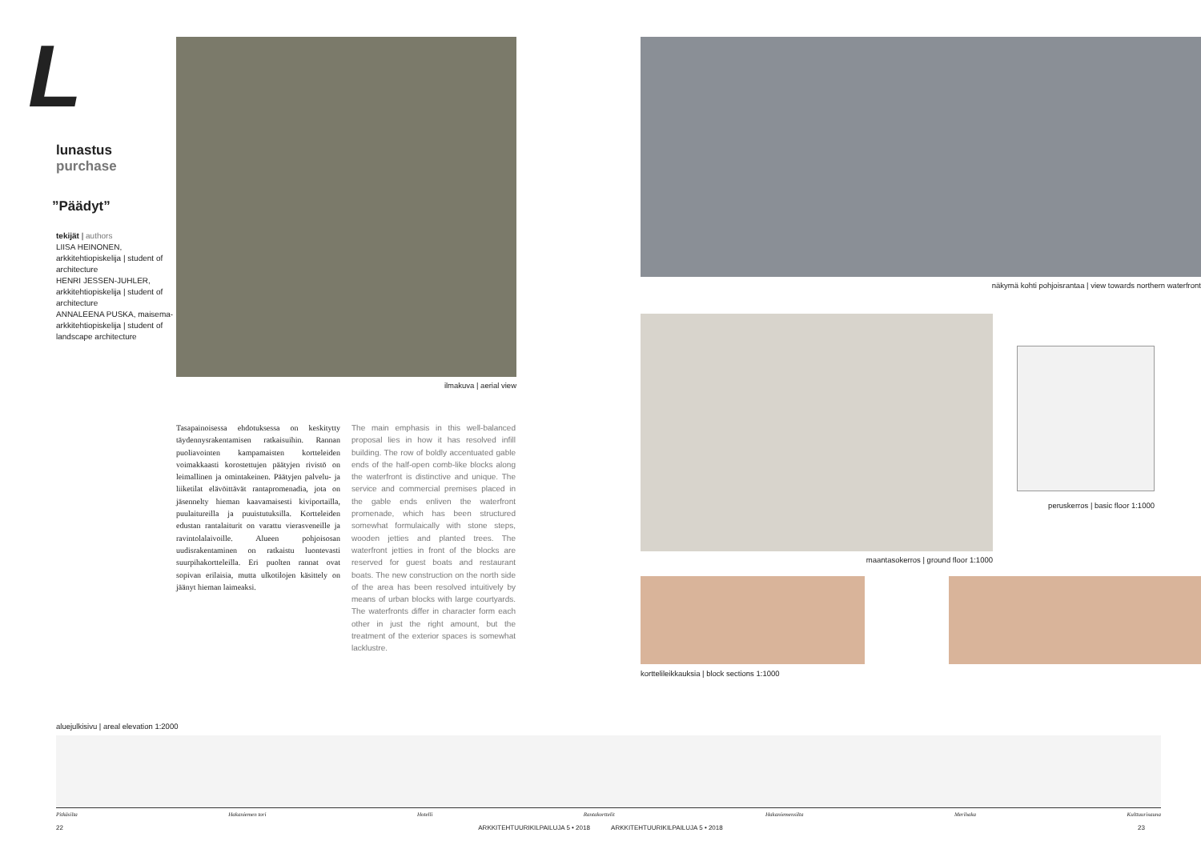L
lunastus
purchase
”Päädyt”
tekijät | authors
LIISA HEINONEN, arkkitehtiopiskelija | student of architecture
HENRI JESSEN-JUHLER, arkkitehtiopiskelija | student of architecture
ANNALEENA PUSKA, maisema-arkkitehtiopiskelija | student of landscape architecture
ilmakuva | aerial view
Tasapainoisessa ehdotuksessa on keskitytty täydennysrakentamisen ratkaisuihin. Rannan puoliavointen kampamaisten kortteleiden voimakkaasti korostettujen päätyjen rivistö on leimallinen ja omintakeinen. Päätyjen palvelu- ja liiketilat elävöittävät rantapromenadia, jota on jäsennelty hieman kaavamaisesti kiviportailla, puulaitureilla ja puuistutuksilla. Kortteleiden edustan rantalaiturit on varattu vierasveneille ja ravintolalaivoille. Alueen pohjoisosan uudisrakentaminen on ratkaistu luontevasti suurpihakortteleilla. Eri puolten rannat ovat sopivan erilaisia, mutta ulkotilojen käsittely on jäänyt hieman laimeaksi.
The main emphasis in this well-balanced proposal lies in how it has resolved infill building. The row of boldly accentuated gable ends of the half-open comb-like blocks along the waterfront is distinctive and unique. The service and commercial premises placed in the gable ends enliven the waterfront promenade, which has been structured somewhat formulaically with stone steps, wooden jetties and planted trees. The waterfront jetties in front of the blocks are reserved for guest boats and restaurant boats. The new construction on the north side of the area has been resolved intuitively by means of urban blocks with large courtyards. The waterfronts differ in character form each other in just the right amount, but the treatment of the exterior spaces is somewhat lacklustre.
näkymä kohti pohjoisrantaa | view towards northern waterfront
maantasokerros | ground floor 1:1000
peruskerros | basic floor 1:1000
korttelileikkauksia | block sections 1:1000
aluejulkisivu | areal elevation 1:2000
Pitkäsilta Hakaniemen tori Hotelli Rantakorttelit Hakaniemensilta Merihaka Kulttuurisauna
22 ARKKITEHTUURIKILPAILUJA 5 • 2018 ARKKITEHTUURIKILPAILUJA 5 • 2018 23